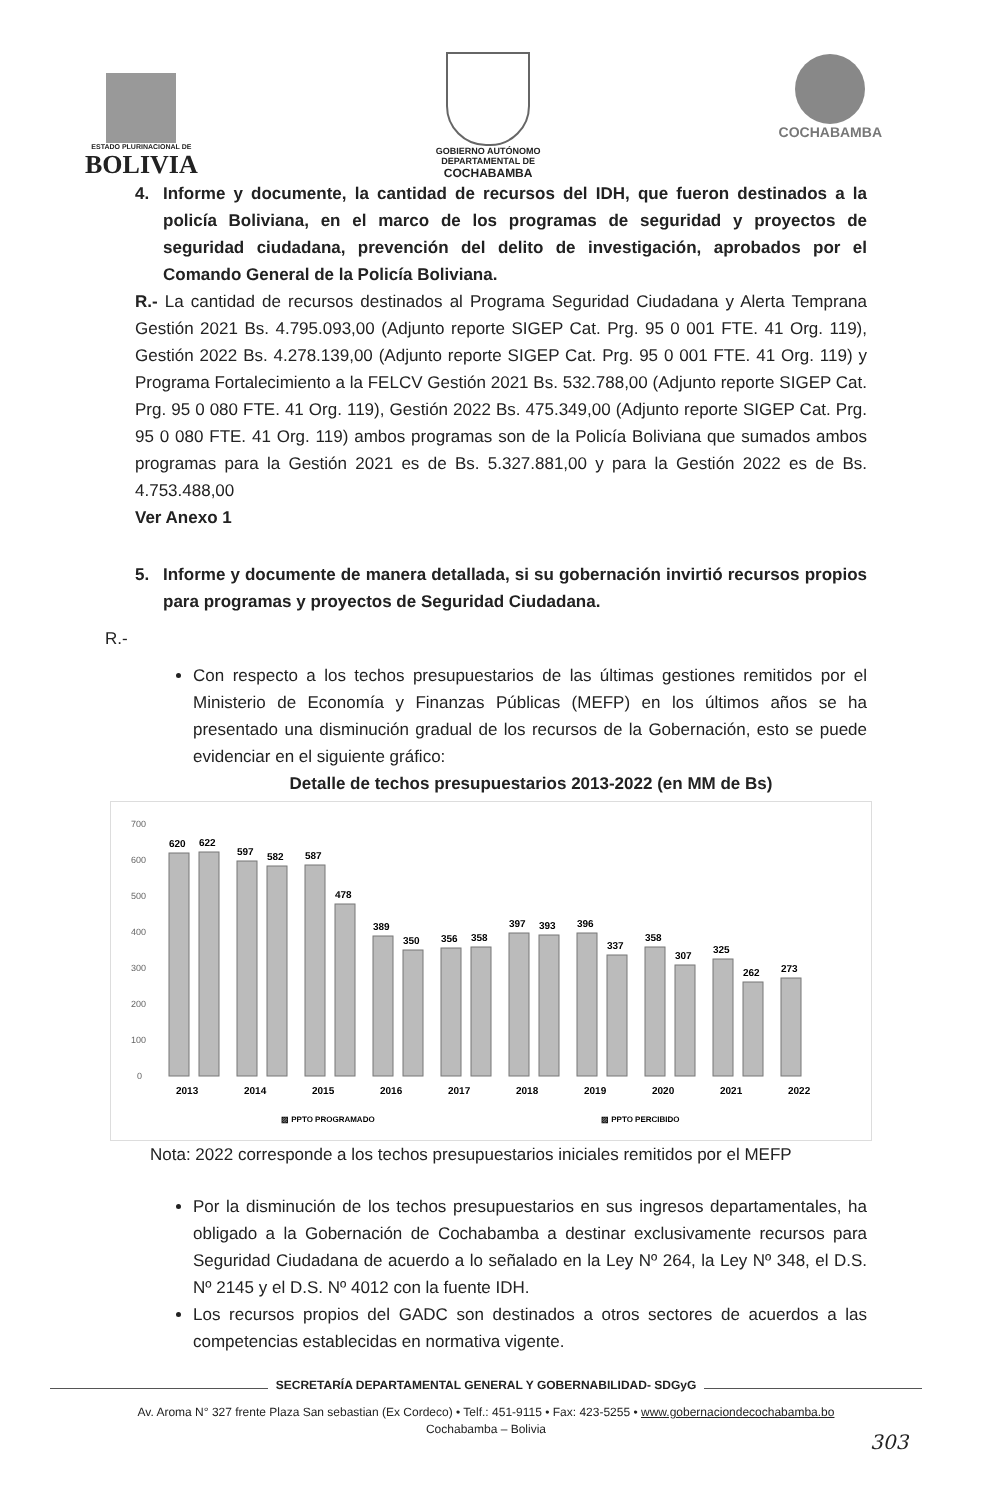ESTADO PLURINACIONAL DE
BOLIVIA
GOBIERNO AUTÓNOMO
DEPARTAMENTAL DE
COCHABAMBA
COCHABAMBA
4. Informe y documente, la cantidad de recursos del IDH, que fueron destinados a la policía Boliviana, en el marco de los programas de seguridad y proyectos de seguridad ciudadana, prevención del delito de investigación, aprobados por el Comando General de la Policía Boliviana.
R.- La cantidad de recursos destinados al Programa Seguridad Ciudadana y Alerta Temprana Gestión 2021 Bs. 4.795.093,00 (Adjunto reporte SIGEP Cat. Prg. 95 0 001 FTE. 41 Org. 119), Gestión 2022 Bs. 4.278.139,00 (Adjunto reporte SIGEP Cat. Prg. 95 0 001 FTE. 41 Org. 119) y Programa Fortalecimiento a la FELCV Gestión 2021 Bs. 532.788,00 (Adjunto reporte SIGEP Cat. Prg. 95 0 080 FTE. 41 Org. 119), Gestión 2022 Bs. 475.349,00 (Adjunto reporte SIGEP Cat. Prg. 95 0 080 FTE. 41 Org. 119) ambos programas son de la Policía Boliviana que sumados ambos programas para la Gestión 2021 es de Bs. 5.327.881,00 y para la Gestión 2022 es de Bs. 4.753.488,00
Ver Anexo 1
5. Informe y documente de manera detallada, si su gobernación invirtió recursos propios para programas y proyectos de Seguridad Ciudadana.
R.-
Con respecto a los techos presupuestarios de las últimas gestiones remitidos por el Ministerio de Economía y Finanzas Públicas (MEFP) en los últimos años se ha presentado una disminución gradual de los recursos de la Gobernación, esto se puede evidenciar en el siguiente gráfico:
Detalle de techos presupuestarios 2013-2022 (en MM de Bs)
700
600
500
400
300
200
100
0
620
622
597
582
587
478
389
350
356
358
397
393
396
337
358
307
325
262
273
2013
2014
2015
2016
2017
2018
2019
2020
2021
2022
▨ PPTO PROGRAMADO
▨ PPTO PERCIBIDO
Nota: 2022 corresponde a los techos presupuestarios iniciales remitidos por el MEFP
Por la disminución de los techos presupuestarios en sus ingresos departamentales, ha obligado a la Gobernación de Cochabamba a destinar exclusivamente recursos para Seguridad Ciudadana de acuerdo a lo señalado en la Ley Nº 264, la Ley Nº 348, el D.S. Nº 2145 y el D.S. Nº 4012 con la fuente IDH.
Los recursos propios del GADC son destinados a otros sectores de acuerdos a las competencias establecidas en normativa vigente.
SECRETARÍA DEPARTAMENTAL GENERAL Y GOBERNABILIDAD- SDGyG
Av. Aroma N° 327 frente Plaza San sebastian (Ex Cordeco) • Telf.: 451-9115 • Fax: 423-5255 • www.gobernaciondecochabamba.bo
Cochabamba – Bolivia
303